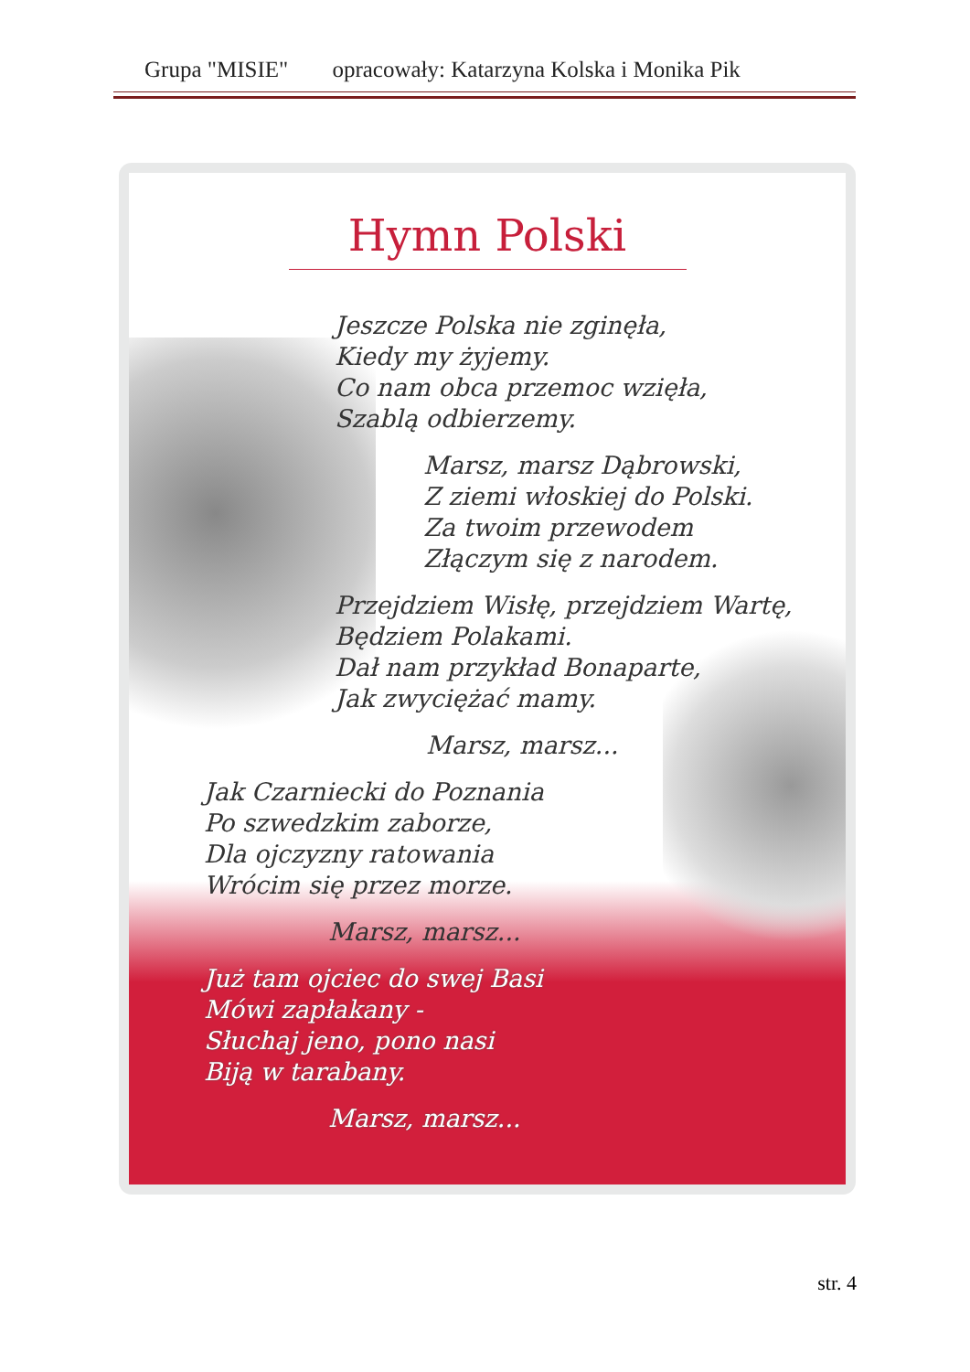Grupa "MISIE" opracowały: Katarzyna Kolska i Monika Pik
Hymn Polski
Jeszcze Polska nie zginęła,
Kiedy my żyjemy.
Co nam obca przemoc wzięła,
Szablą odbierzemy.
Marsz, marsz Dąbrowski,
Z ziemi włoskiej do Polski.
Za twoim przewodem
Złączym się z narodem.
Przejdziem Wisłę, przejdziem Wartę,
Będziem Polakami.
Dał nam przykład Bonaparte,
Jak zwyciężać mamy.
Marsz, marsz...
Jak Czarniecki do Poznania
Po szwedzkim zaborze,
Dla ojczyzny ratowania
Wrócim się przez morze.
Marsz, marsz...
Już tam ojciec do swej Basi
Mówi zapłakany -
Słuchaj jeno, pono nasi
Biją w tarabany.
Marsz, marsz...
str. 4